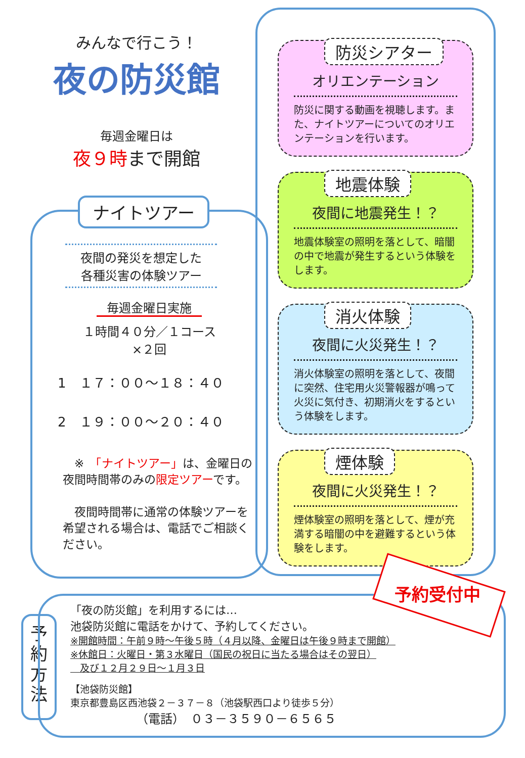みんなで行こう！
夜の防災館
毎週金曜日は
夜９時まで開館
ナイトツアー
夜間の発災を想定した
各種災害の体験ツアー
毎週金曜日実施
１時間４０分／１コース
×２回
1　１７：００～１８：４０
2　１９：００～２０：４０
　※　「ナイトツアー」は、金曜日の夜間時間帯のみの限定ツアーです。
　夜間時間帯に通常の体験ツアーを希望される場合は、電話でご相談ください。
防災シアター
オリエンテーション
防災に関する動画を視聴します。また、ナイトツアーについてのオリエンテーションを行います。
地震体験
夜間に地震発生！？
地震体験室の照明を落として、暗闇の中で地震が発生するという体験をします。
消火体験
夜間に火災発生！？
消火体験室の照明を落として、夜間に突然、住宅用火災警報器が鳴って火災に気付き、初期消火をするという体験をします。
煙体験
夜間に火災発生！？
煙体験室の照明を落として、煙が充満する暗闇の中を避難するという体験をします。
予
約
方
法
「夜の防災館」を利用するには…
池袋防災館に電話をかけて、予約してください。
※開館時間：午前９時～午後５時（４月以降、金曜日は午後９時まで開館）
※休館日：火曜日・第３水曜日（国民の祝日に当たる場合はその翌日）
　及び１２月２９日～１月３日
【池袋防災館】
東京都豊島区西池袋２－３７－８（池袋駅西口より徒歩５分）
（電話）　０３－３５９０－６５６５
予約受付中